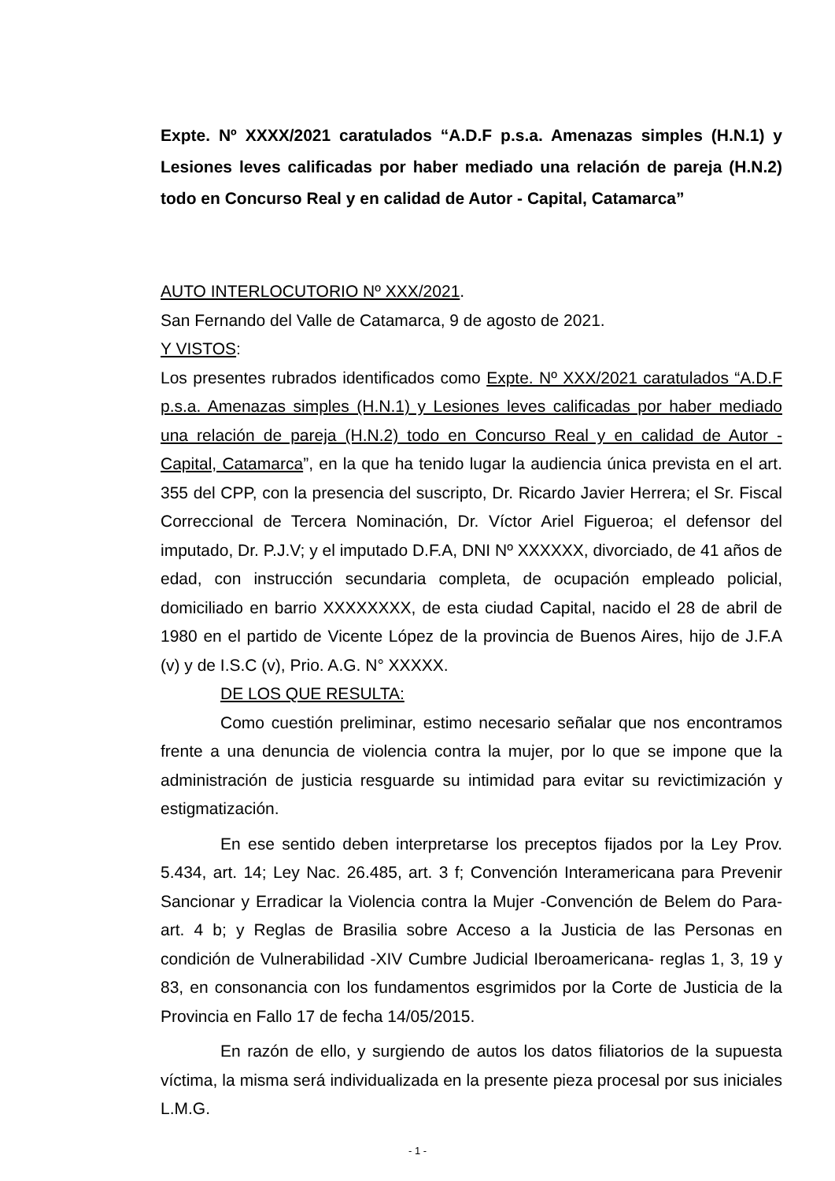Expte. Nº XXXX/2021 caratulados “A.D.F p.s.a. Amenazas simples (H.N.1) y Lesiones leves calificadas por haber mediado una relación de pareja (H.N.2) todo en Concurso Real y en calidad de Autor - Capital, Catamarca”
AUTO INTERLOCUTORIO Nº XXX/2021.
San Fernando del Valle de Catamarca, 9 de agosto de 2021.
Y VISTOS:
Los presentes rubrados identificados como Expte. Nº XXX/2021 caratulados “A.D.F p.s.a. Amenazas simples (H.N.1) y Lesiones leves calificadas por haber mediado una relación de pareja (H.N.2) todo en Concurso Real y en calidad de Autor - Capital, Catamarca”, en la que ha tenido lugar la audiencia única prevista en el art. 355 del CPP, con la presencia del suscripto, Dr. Ricardo Javier Herrera; el Sr. Fiscal Correccional de Tercera Nominación, Dr. Víctor Ariel Figueroa; el defensor del imputado, Dr. P.J.V; y el imputado D.F.A, DNI Nº XXXXXX, divorciado, de 41 años de edad, con instrucción secundaria completa, de ocupación empleado policial, domiciliado en barrio XXXXXXXX, de esta ciudad Capital, nacido el 28 de abril de 1980 en el partido de Vicente López de la provincia de Buenos Aires, hijo de J.F.A (v) y de I.S.C (v), Prio. A.G. N° XXXXX.
DE LOS QUE RESULTA:
Como cuestión preliminar, estimo necesario señalar que nos encontramos frente a una denuncia de violencia contra la mujer, por lo que se impone que la administración de justicia resguarde su intimidad para evitar su revictimización y estigmatización.
En ese sentido deben interpretarse los preceptos fijados por la Ley Prov. 5.434, art. 14; Ley Nac. 26.485, art. 3 f; Convención Interamericana para Prevenir Sancionar y Erradicar la Violencia contra la Mujer -Convención de Belem do Para- art. 4 b; y Reglas de Brasilia sobre Acceso a la Justicia de las Personas en condición de Vulnerabilidad -XIV Cumbre Judicial Iberoamericana- reglas 1, 3, 19 y 83, en consonancia con los fundamentos esgrimidos por la Corte de Justicia de la Provincia en Fallo 17 de fecha 14/05/2015.
En razón de ello, y surgiendo de autos los datos filiatorios de la supuesta víctima, la misma será individualizada en la presente pieza procesal por sus iniciales L.M.G.
- 1 -